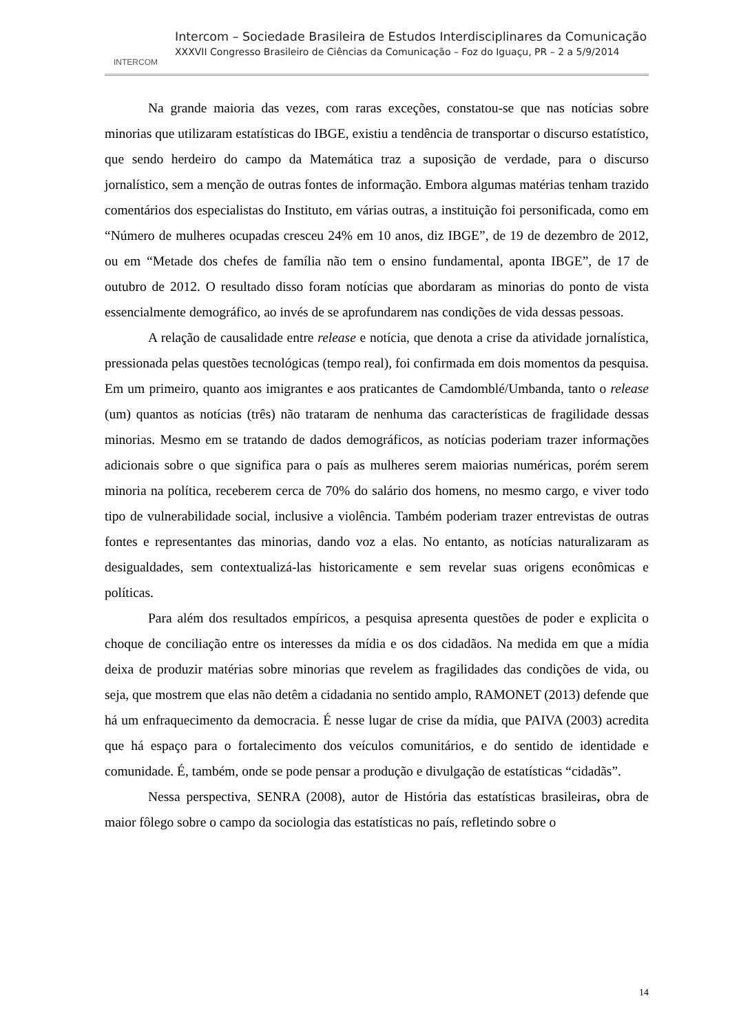INTERCOM
Intercom – Sociedade Brasileira de Estudos Interdisciplinares da Comunicação
XXXVII Congresso Brasileiro de Ciências da Comunicação – Foz do Iguaçu, PR – 2 a 5/9/2014
Na grande maioria das vezes, com raras exceções, constatou-se que nas notícias sobre minorias que utilizaram estatísticas do IBGE, existiu a tendência de transportar o discurso estatístico, que sendo herdeiro do campo da Matemática traz a suposição de verdade, para o discurso jornalístico, sem a menção de outras fontes de informação. Embora algumas matérias tenham trazido comentários dos especialistas do Instituto, em várias outras, a instituição foi personificada, como em “Número de mulheres ocupadas cresceu 24% em 10 anos, diz IBGE”, de 19 de dezembro de 2012, ou em “Metade dos chefes de família não tem o ensino fundamental, aponta IBGE”, de 17 de outubro de 2012. O resultado disso foram notícias que abordaram as minorias do ponto de vista essencialmente demográfico, ao invés de se aprofundarem nas condições de vida dessas pessoas.
A relação de causalidade entre release e notícia, que denota a crise da atividade jornalística, pressionada pelas questões tecnológicas (tempo real), foi confirmada em dois momentos da pesquisa. Em um primeiro, quanto aos imigrantes e aos praticantes de Camdomblé/Umbanda, tanto o release (um) quantos as notícias (três) não trataram de nenhuma das características de fragilidade dessas minorias. Mesmo em se tratando de dados demográficos, as notícias poderiam trazer informações adicionais sobre o que significa para o país as mulheres serem maiorias numéricas, porém serem minoria na política, receberem cerca de 70% do salário dos homens, no mesmo cargo, e viver todo tipo de vulnerabilidade social, inclusive a violência. Também poderiam trazer entrevistas de outras fontes e representantes das minorias, dando voz a elas. No entanto, as notícias naturalizaram as desigualdades, sem contextualizá-las historicamente e sem revelar suas origens econômicas e políticas.
Para além dos resultados empíricos, a pesquisa apresenta questões de poder e explicita o choque de conciliação entre os interesses da mídia e os dos cidadãos. Na medida em que a mídia deixa de produzir matérias sobre minorias que revelem as fragilidades das condições de vida, ou seja, que mostrem que elas não detêm a cidadania no sentido amplo, RAMONET (2013) defende que há um enfraquecimento da democracia. É nesse lugar de crise da mídia, que PAIVA (2003) acredita que há espaço para o fortalecimento dos veículos comunitários, e do sentido de identidade e comunidade. É, também, onde se pode pensar a produção e divulgação de estatísticas “cidadãs”.
Nessa perspectiva, SENRA (2008), autor de História das estatísticas brasileiras, obra de maior fôlego sobre o campo da sociologia das estatísticas no país, refletindo sobre o
14